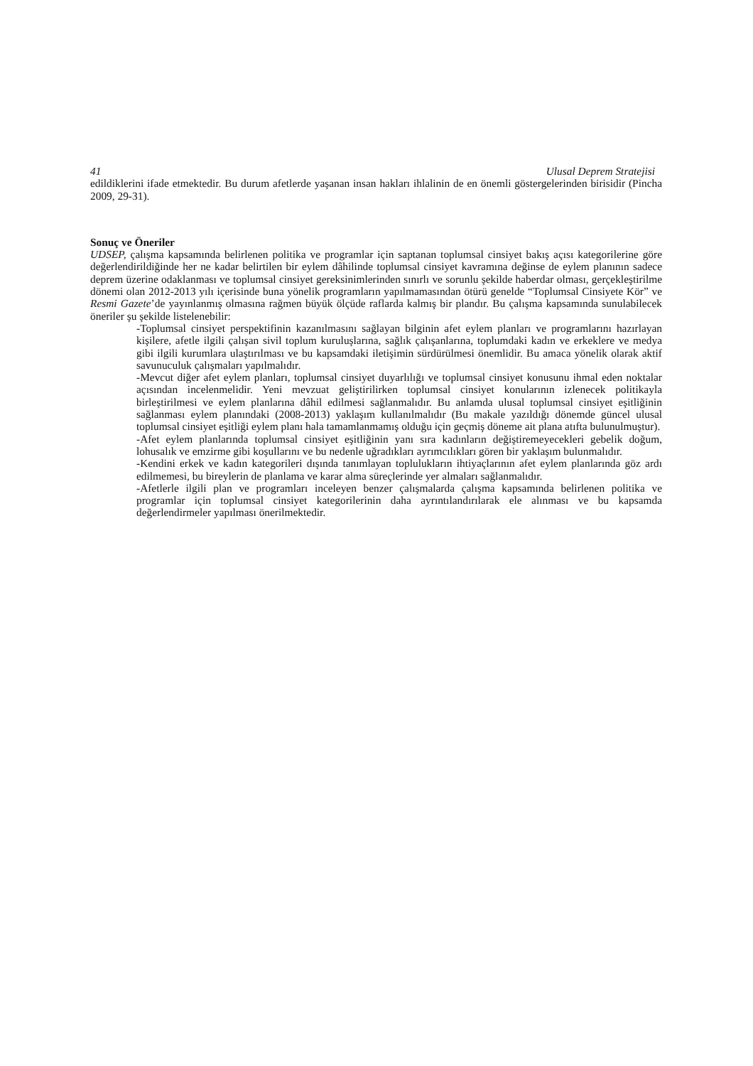41 Ulusal Deprem Stratejisi
edildiklerini ifade etmektedir. Bu durum afetlerde yaşanan insan hakları ihlalinin de en önemli göstergelerinden birisidir (Pincha 2009, 29-31).
Sonuç ve Öneriler
UDSEP, çalışma kapsamında belirlenen politika ve programlar için saptanan toplumsal cinsiyet bakış açısı kategorilerine göre değerlendirildiğinde her ne kadar belirtilen bir eylem dâhilinde toplumsal cinsiyet kavramına değinse de eylem planının sadece deprem üzerine odaklanması ve toplumsal cinsiyet gereksinimlerinden sınırlı ve sorunlu şekilde haberdar olması, gerçekleştirilme dönemi olan 2012-2013 yılı içerisinde buna yönelik programların yapılmamasından ötürü genelde “Toplumsal Cinsiyete Kör” ve Resmi Gazete’de yayınlanmış olmasına rağmen büyük ölçüde raflarda kalmış bir plandır. Bu çalışma kapsamında sunulabilecek öneriler şu şekilde listelenebilir:
-Toplumsal cinsiyet perspektifinin kazanılmasını sağlayan bilginin afet eylem planları ve programlarını hazırlayan kişilere, afetle ilgili çalışan sivil toplum kuruluşlarına, sağlık çalışanlarına, toplumdaki kadın ve erkeklere ve medya gibi ilgili kurumlara ulaştırılması ve bu kapsamdaki iletişimin sürdürülmesi önemlidir. Bu amaca yönelik olarak aktif savunuculuk çalışmaları yapılmalıdır.
-Mevcut diğer afet eylem planları, toplumsal cinsiyet duyarlılığı ve toplumsal cinsiyet konusunu ihmal eden noktalar açısından incelenmelidir. Yeni mevzuat geliştirilirken toplumsal cinsiyet konularının izlenecek politikayla birleştirilmesi ve eylem planlarına dâhil edilmesi sağlanmalıdır. Bu anlamda ulusal toplumsal cinsiyet eşitliğinin sağlanması eylem planındaki (2008-2013) yaklaşım kullanılmalıdır (Bu makale yazıldığı dönemde güncel ulusal toplumsal cinsiyet eşitliği eylem planı hala tamamlanmamış olduğu için geçmiş döneme ait plana atıfta bulunulmuştur).
-Afet eylem planlarında toplumsal cinsiyet eşitliğinin yanı sıra kadınların değiştiremeyecekleri gebelik doğum, lohusalık ve emzirme gibi koşullarını ve bu nedenle uğradıkları ayrımcılıkları gören bir yaklaşım bulunmalıdır.
-Kendini erkek ve kadın kategorileri dışında tanımlayan toplulukların ihtiyaçlarının afet eylem planlarında göz ardı edilmemesi, bu bireylerin de planlama ve karar alma süreçlerinde yer almaları sağlanmalıdır.
-Afetlerle ilgili plan ve programları inceleyen benzer çalışmalarda çalışma kapsamında belirlenen politika ve programlar için toplumsal cinsiyet kategorilerinin daha ayrıntılandırılarak ele alınması ve bu kapsamda değerlendirmeler yapılması önerilmektedir.